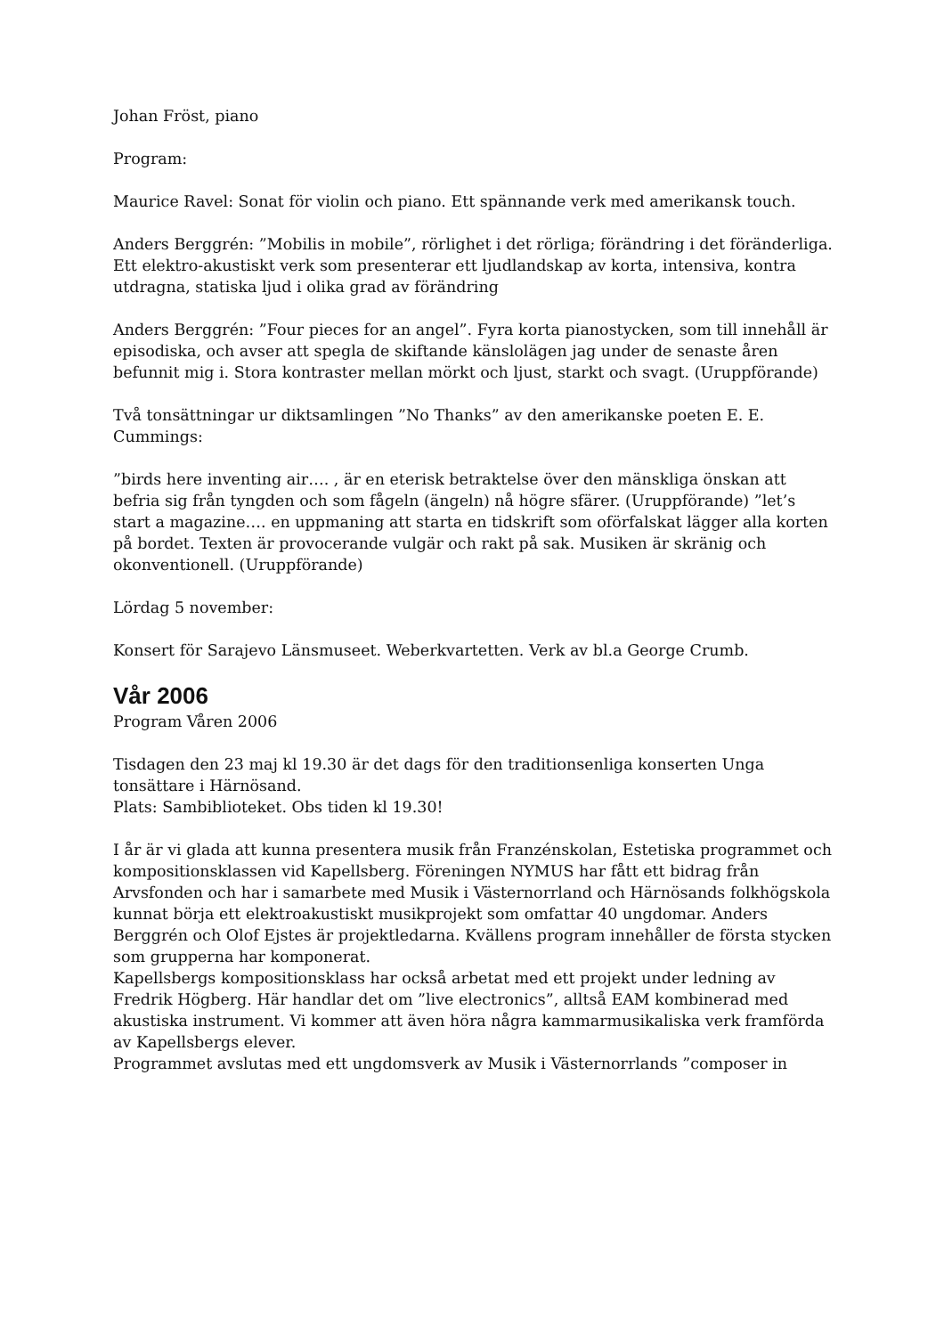Johan Fröst, piano
Program:
Maurice Ravel: Sonat för violin och piano. Ett spännande verk med amerikansk touch.
Anders Berggrén: ”Mobilis in mobile”, rörlighet i det rörliga; förändring i det föränderliga. Ett elektro-akustiskt verk som presenterar ett ljudlandskap av korta, intensiva, kontra utdragna, statiska ljud i olika grad av förändring
Anders Berggrén: ”Four pieces for an angel”. Fyra korta pianostycken, som till innehåll är episodiska, och avser att spegla de skiftande känslolägen jag under de senaste åren befunnit mig i. Stora kontraster mellan mörkt och ljust, starkt och svagt. (Uruppförande)
Två tonsättningar ur diktsamlingen ”No Thanks” av den amerikanske poeten E. E. Cummings:
”birds here inventing air…. , är en eterisk betraktelse över den mänskliga önskan att befria sig från tyngden och som fågeln (ängeln) nå högre sfärer. (Uruppförande) ”let’s start a magazine…. en uppmaning att starta en tidskrift som oförfalskat lägger alla korten på bordet. Texten är provocerande vulgär och rakt på sak. Musiken är skränig och okonventionell. (Uruppförande)
Lördag 5 november:
Konsert för Sarajevo Länsmuseet. Weberkvartetten. Verk av bl.a George Crumb.
Vår 2006
Program Våren 2006
Tisdagen den 23 maj kl 19.30 är det dags för den traditionsenliga konserten Unga tonsättare i Härnösand.
Plats: Sambiblioteket. Obs tiden kl 19.30!
I år är vi glada att kunna presentera musik från Franzénskolan, Estetiska programmet och kompositionsklassen vid Kapellsberg. Föreningen NYMUS har fått ett bidrag från Arvsfonden och har i samarbete med Musik i Västernorrland och Härnösands folkhögskola kunnat börja ett elektroakustiskt musikprojekt som omfattar 40 ungdomar. Anders Berggrén och Olof Ejstes är projektledarna. Kvällens program innehåller de första stycken som grupperna har komponerat.
Kapellsbergs kompositionsklass har också arbetat med ett projekt under ledning av Fredrik Högberg. Här handlar det om ”live electronics”, alltså EAM kombinerad med akustiska instrument. Vi kommer att även höra några kammarmusikaliska verk framförda av Kapellsbergs elever.
Programmet avslutas med ett ungdomsverk av Musik i Västernorrlands ”composer in